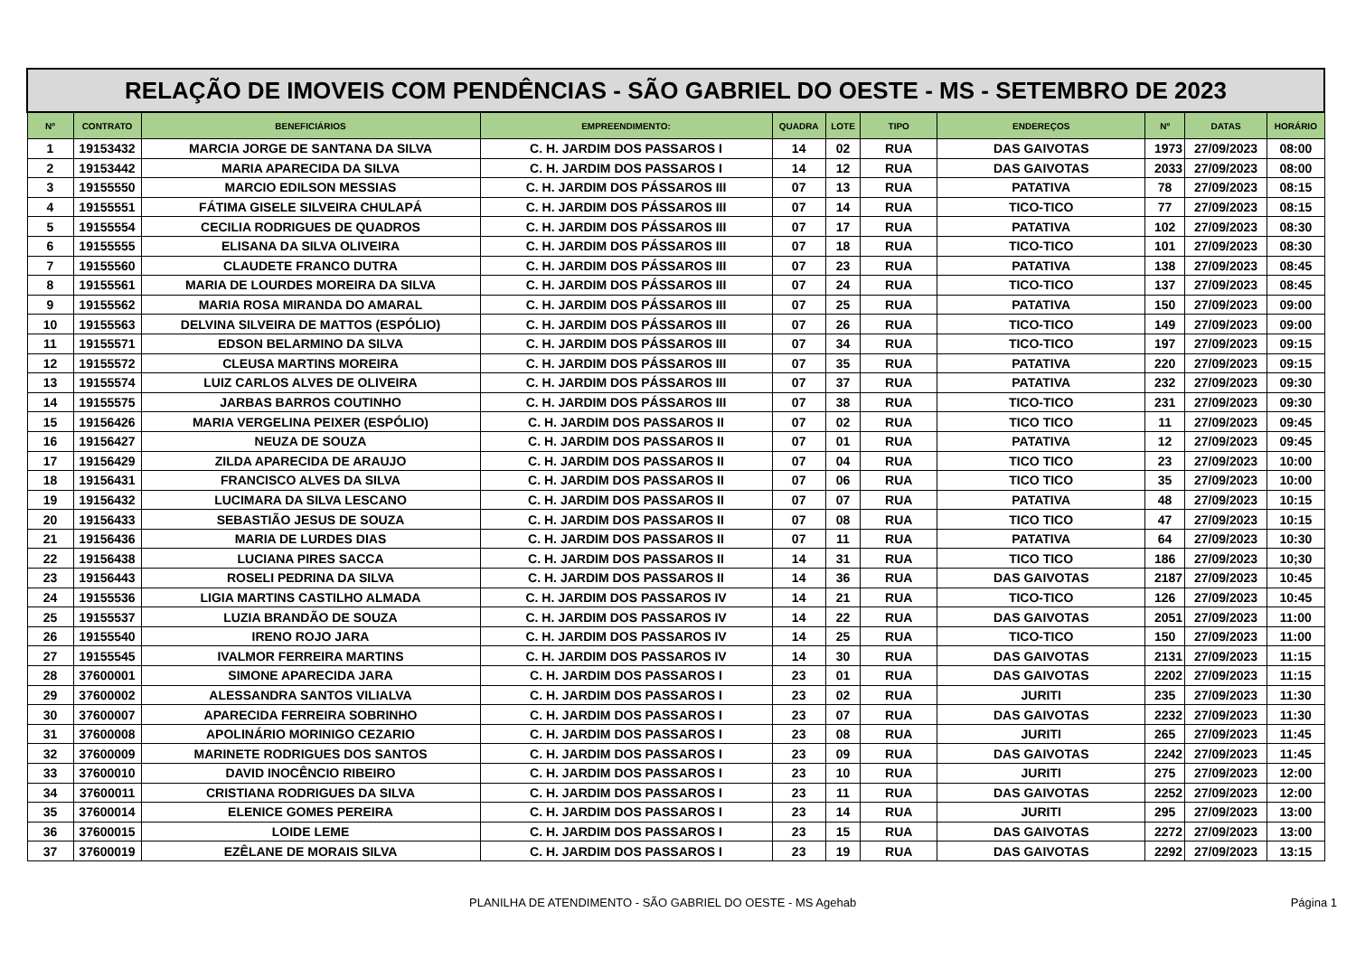| RELAÇÃO DE IMOVEIS COM PENDÊNCIAS - SÃO GABRIEL DO OESTE - MS - SETEMBRO DE 2023 | | | | | | | | | | |
| --- | --- | --- | --- | --- | --- | --- | --- | --- | --- | --- |
| Nº | CONTRATO | BENEFICIÁRIOS | EMPREENDIMENTO: | QUADRA | LOTE | TIPO | ENDEREÇOS | Nº | DATAS | HORÁRIO |
| 1 | 19153432 | MARCIA JORGE DE SANTANA DA SILVA | C. H. JARDIM DOS PASSAROS I | 14 | 02 | RUA | DAS GAIVOTAS | 1973 | 27/09/2023 | 08:00 |
| 2 | 19153442 | MARIA APARECIDA DA SILVA | C. H. JARDIM DOS PASSAROS I | 14 | 12 | RUA | DAS GAIVOTAS | 2033 | 27/09/2023 | 08:00 |
| 3 | 19155550 | MARCIO EDILSON MESSIAS | C. H. JARDIM DOS PÁSSAROS III | 07 | 13 | RUA | PATATIVA | 78 | 27/09/2023 | 08:15 |
| 4 | 19155551 | FÁTIMA GISELE SILVEIRA CHULAPÁ | C. H. JARDIM DOS PÁSSAROS III | 07 | 14 | RUA | TICO-TICO | 77 | 27/09/2023 | 08:15 |
| 5 | 19155554 | CECILIA RODRIGUES DE QUADROS | C. H. JARDIM DOS PÁSSAROS III | 07 | 17 | RUA | PATATIVA | 102 | 27/09/2023 | 08:30 |
| 6 | 19155555 | ELISANA DA SILVA OLIVEIRA | C. H. JARDIM DOS PÁSSAROS III | 07 | 18 | RUA | TICO-TICO | 101 | 27/09/2023 | 08:30 |
| 7 | 19155560 | CLAUDETE FRANCO DUTRA | C. H. JARDIM DOS PÁSSAROS III | 07 | 23 | RUA | PATATIVA | 138 | 27/09/2023 | 08:45 |
| 8 | 19155561 | MARIA DE LOURDES MOREIRA DA SILVA | C. H. JARDIM DOS PÁSSAROS III | 07 | 24 | RUA | TICO-TICO | 137 | 27/09/2023 | 08:45 |
| 9 | 19155562 | MARIA ROSA MIRANDA DO AMARAL | C. H. JARDIM DOS PÁSSAROS III | 07 | 25 | RUA | PATATIVA | 150 | 27/09/2023 | 09:00 |
| 10 | 19155563 | DELVINA SILVEIRA DE MATTOS (ESPÓLIO) | C. H. JARDIM DOS PÁSSAROS III | 07 | 26 | RUA | TICO-TICO | 149 | 27/09/2023 | 09:00 |
| 11 | 19155571 | EDSON BELARMINO DA SILVA | C. H. JARDIM DOS PÁSSAROS III | 07 | 34 | RUA | TICO-TICO | 197 | 27/09/2023 | 09:15 |
| 12 | 19155572 | CLEUSA MARTINS MOREIRA | C. H. JARDIM DOS PÁSSAROS III | 07 | 35 | RUA | PATATIVA | 220 | 27/09/2023 | 09:15 |
| 13 | 19155574 | LUIZ CARLOS ALVES DE OLIVEIRA | C. H. JARDIM DOS PÁSSAROS III | 07 | 37 | RUA | PATATIVA | 232 | 27/09/2023 | 09:30 |
| 14 | 19155575 | JARBAS BARROS COUTINHO | C. H. JARDIM DOS PÁSSAROS III | 07 | 38 | RUA | TICO-TICO | 231 | 27/09/2023 | 09:30 |
| 15 | 19156426 | MARIA VERGELINA PEIXER (ESPÓLIO) | C. H. JARDIM DOS PASSAROS II | 07 | 02 | RUA | TICO TICO | 11 | 27/09/2023 | 09:45 |
| 16 | 19156427 | NEUZA DE SOUZA | C. H. JARDIM DOS PASSAROS II | 07 | 01 | RUA | PATATIVA | 12 | 27/09/2023 | 09:45 |
| 17 | 19156429 | ZILDA APARECIDA DE ARAUJO | C. H. JARDIM DOS PASSAROS II | 07 | 04 | RUA | TICO TICO | 23 | 27/09/2023 | 10:00 |
| 18 | 19156431 | FRANCISCO ALVES DA SILVA | C. H. JARDIM DOS PASSAROS II | 07 | 06 | RUA | TICO TICO | 35 | 27/09/2023 | 10:00 |
| 19 | 19156432 | LUCIMARA DA SILVA LESCANO | C. H. JARDIM DOS PASSAROS II | 07 | 07 | RUA | PATATIVA | 48 | 27/09/2023 | 10:15 |
| 20 | 19156433 | SEBASTIÃO JESUS DE SOUZA | C. H. JARDIM DOS PASSAROS II | 07 | 08 | RUA | TICO TICO | 47 | 27/09/2023 | 10:15 |
| 21 | 19156436 | MARIA DE LURDES DIAS | C. H. JARDIM DOS PASSAROS II | 07 | 11 | RUA | PATATIVA | 64 | 27/09/2023 | 10:30 |
| 22 | 19156438 | LUCIANA PIRES SACCA | C. H. JARDIM DOS PASSAROS II | 14 | 31 | RUA | TICO TICO | 186 | 27/09/2023 | 10;30 |
| 23 | 19156443 | ROSELI PEDRINA DA SILVA | C. H. JARDIM DOS PASSAROS II | 14 | 36 | RUA | DAS GAIVOTAS | 2187 | 27/09/2023 | 10:45 |
| 24 | 19155536 | LIGIA MARTINS CASTILHO ALMADA | C. H. JARDIM DOS PASSAROS IV | 14 | 21 | RUA | TICO-TICO | 126 | 27/09/2023 | 10:45 |
| 25 | 19155537 | LUZIA BRANDÃO DE SOUZA | C. H. JARDIM DOS PASSAROS IV | 14 | 22 | RUA | DAS GAIVOTAS | 2051 | 27/09/2023 | 11:00 |
| 26 | 19155540 | IRENO ROJO JARA | C. H. JARDIM DOS PASSAROS IV | 14 | 25 | RUA | TICO-TICO | 150 | 27/09/2023 | 11:00 |
| 27 | 19155545 | IVALMOR FERREIRA MARTINS | C. H. JARDIM DOS PASSAROS IV | 14 | 30 | RUA | DAS GAIVOTAS | 2131 | 27/09/2023 | 11:15 |
| 28 | 37600001 | SIMONE APARECIDA JARA | C. H. JARDIM DOS PASSAROS I | 23 | 01 | RUA | DAS GAIVOTAS | 2202 | 27/09/2023 | 11:15 |
| 29 | 37600002 | ALESSANDRA SANTOS VILIALVA | C. H. JARDIM DOS PASSAROS I | 23 | 02 | RUA | JURITI | 235 | 27/09/2023 | 11:30 |
| 30 | 37600007 | APARECIDA FERREIRA SOBRINHO | C. H. JARDIM DOS PASSAROS I | 23 | 07 | RUA | DAS GAIVOTAS | 2232 | 27/09/2023 | 11:30 |
| 31 | 37600008 | APOLINÁRIO MORINIGO CEZARIO | C. H. JARDIM DOS PASSAROS I | 23 | 08 | RUA | JURITI | 265 | 27/09/2023 | 11:45 |
| 32 | 37600009 | MARINETE RODRIGUES DOS SANTOS | C. H. JARDIM DOS PASSAROS I | 23 | 09 | RUA | DAS GAIVOTAS | 2242 | 27/09/2023 | 11:45 |
| 33 | 37600010 | DAVID INOCÊNCIO RIBEIRO | C. H. JARDIM DOS PASSAROS I | 23 | 10 | RUA | JURITI | 275 | 27/09/2023 | 12:00 |
| 34 | 37600011 | CRISTIANA RODRIGUES DA SILVA | C. H. JARDIM DOS PASSAROS I | 23 | 11 | RUA | DAS GAIVOTAS | 2252 | 27/09/2023 | 12:00 |
| 35 | 37600014 | ELENICE GOMES PEREIRA | C. H. JARDIM DOS PASSAROS I | 23 | 14 | RUA | JURITI | 295 | 27/09/2023 | 13:00 |
| 36 | 37600015 | LOIDE LEME | C. H. JARDIM DOS PASSAROS I | 23 | 15 | RUA | DAS GAIVOTAS | 2272 | 27/09/2023 | 13:00 |
| 37 | 37600019 | EZÊLANE DE MORAIS SILVA | C. H. JARDIM DOS PASSAROS I | 23 | 19 | RUA | DAS GAIVOTAS | 2292 | 27/09/2023 | 13:15 |
PLANILHA DE ATENDIMENTO - SÃO GABRIEL DO OESTE - MS Agehab Página 1